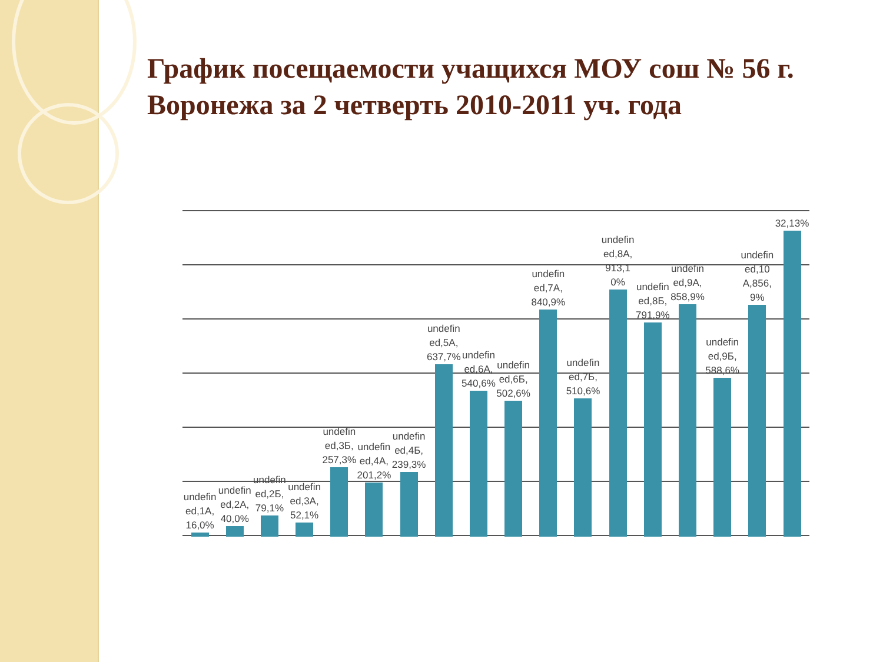График посещаемости учащихся МОУ сош № 56 г. Воронежа за 2 четверть 2010-2011 уч. года
undefined,1А,16,0%
undefined,2А,40,0%
undefined,2Б,79,1%
undefined,3А,52,1%
undefined,3Б,257,3%
undefined,4А,201,2%
undefined,4Б,239,3%
undefined,5А,637,7%
undefined,6А,540,6%
undefined,6Б,502,6%
undefined,7А,840,9%
undefined,7Б,510,6%
undefined,8А,913,10%
undefined,8Б,791,9%
undefined,9А,858,9%
undefined,9Б,588,6%
undefined,10А,856,9%
32,13%